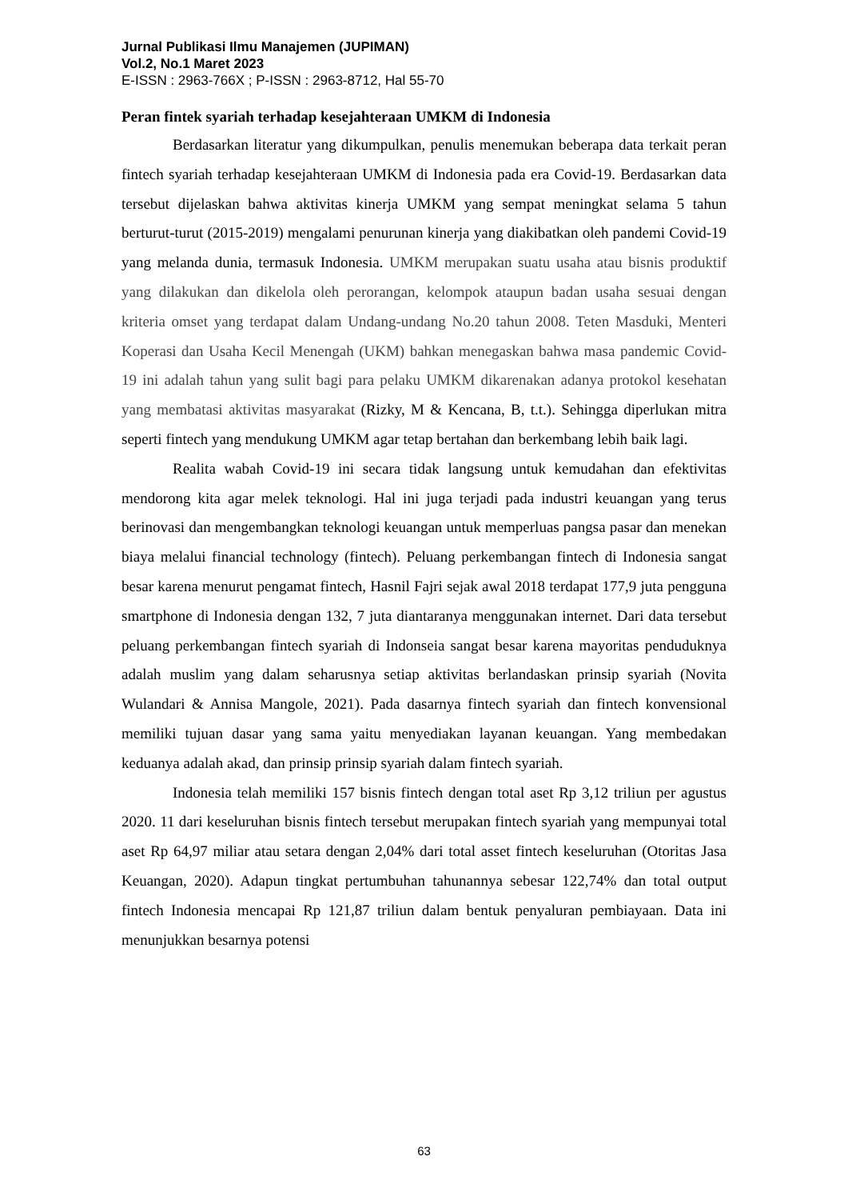Jurnal Publikasi Ilmu Manajemen (JUPIMAN)
Vol.2, No.1 Maret 2023
E-ISSN : 2963-766X ; P-ISSN : 2963-8712, Hal 55-70
Peran fintek syariah terhadap kesejahteraan UMKM di Indonesia
Berdasarkan literatur yang dikumpulkan, penulis menemukan beberapa data terkait peran fintech syariah terhadap kesejahteraan UMKM di Indonesia pada era Covid-19. Berdasarkan data tersebut dijelaskan bahwa aktivitas kinerja UMKM yang sempat meningkat selama 5 tahun berturut-turut (2015-2019) mengalami penurunan kinerja yang diakibatkan oleh pandemi Covid-19 yang melanda dunia, termasuk Indonesia. UMKM merupakan suatu usaha atau bisnis produktif yang dilakukan dan dikelola oleh perorangan, kelompok ataupun badan usaha sesuai dengan kriteria omset yang terdapat dalam Undang-undang No.20 tahun 2008. Teten Masduki, Menteri Koperasi dan Usaha Kecil Menengah (UKM) bahkan menegaskan bahwa masa pandemic Covid-19 ini adalah tahun yang sulit bagi para pelaku UMKM dikarenakan adanya protokol kesehatan yang membatasi aktivitas masyarakat (Rizky, M & Kencana, B, t.t.). Sehingga diperlukan mitra seperti fintech yang mendukung UMKM agar tetap bertahan dan berkembang lebih baik lagi.
Realita wabah Covid-19 ini secara tidak langsung untuk kemudahan dan efektivitas mendorong kita agar melek teknologi. Hal ini juga terjadi pada industri keuangan yang terus berinovasi dan mengembangkan teknologi keuangan untuk memperluas pangsa pasar dan menekan biaya melalui financial technology (fintech). Peluang perkembangan fintech di Indonesia sangat besar karena menurut pengamat fintech, Hasnil Fajri sejak awal 2018 terdapat 177,9 juta pengguna smartphone di Indonesia dengan 132, 7 juta diantaranya menggunakan internet. Dari data tersebut peluang perkembangan fintech syariah di Indonseia sangat besar karena mayoritas penduduknya adalah muslim yang dalam seharusnya setiap aktivitas berlandaskan prinsip syariah (Novita Wulandari & Annisa Mangole, 2021). Pada dasarnya fintech syariah dan fintech konvensional memiliki tujuan dasar yang sama yaitu menyediakan layanan keuangan. Yang membedakan keduanya adalah akad, dan prinsip prinsip syariah dalam fintech syariah.
Indonesia telah memiliki 157 bisnis fintech dengan total aset Rp 3,12 triliun per agustus 2020. 11 dari keseluruhan bisnis fintech tersebut merupakan fintech syariah yang mempunyai total aset Rp 64,97 miliar atau setara dengan 2,04% dari total asset fintech keseluruhan (Otoritas Jasa Keuangan, 2020). Adapun tingkat pertumbuhan tahunannya sebesar 122,74% dan total output fintech Indonesia mencapai Rp 121,87 triliun dalam bentuk penyaluran pembiayaan. Data ini menunjukkan besarnya potensi
63